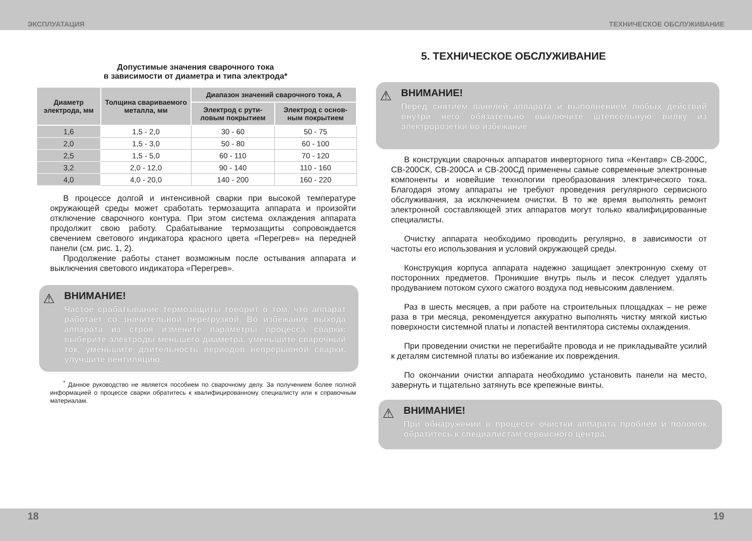ЭКСПЛУАТАЦИЯ ТЕХНИЧЕСКОЕ ОБСЛУЖИВАНИЕ
Допустимые значения сварочного тока
в зависимости от диаметра и типа электрода*
| Диаметр электрода, мм | Толщина свариваемого металла, мм | Диапазон значений сварочного тока, А | |
| --- | --- | --- | --- |
| | | Электрод с рути-ловым покрытием | Электрод с основ-ным покрытием |
| 1,6 | 1,5 - 2,0 | 30 - 60 | 50 - 75 |
| 2,0 | 1,5 - 3,0 | 50 - 80 | 60 - 100 |
| 2,5 | 1,5 - 5,0 | 60 - 110 | 70 - 120 |
| 3,2 | 2,0 - 12,0 | 90 - 140 | 110 - 160 |
| 4,0 | 4,0 - 20,0 | 140 - 200 | 160 - 220 |
В процессе долгой и интенсивной сварки при высокой температуре окружающей среды может сработать термозащита аппарата и произойти отключение сварочного контура. При этом система охлаждения аппарата продолжит свою работу. Срабатывание термозащиты сопровождается свечением светового индикатора красного цвета «Перегрев» на передней панели (см. рис. 1, 2).
Продолжение работы станет возможным после остывания аппарата и выключения светового индикатора «Перегрев».
⚠
ВНИМАНИЕ!
Частое срабатывание термозащиты говорит о том, что аппарат работает со значительной перегрузкой. Во избежание выхода аппарата из строя измените параметры процесса сварки: выберите электроды меньшего диаметра, уменьшите сварочный ток, уменьшите длительность периодов непрерывной сварки, улучшите вентиляцию.
<sup>*</sup> Данное руководство не является пособием по сварочному делу. За получением более полной информацией о процессе сварки обратитесь к квалифицированному специалисту или к справочным материалам.
5. ТЕХНИЧЕСКОЕ ОБСЛУЖИВАНИЕ
⚠
ВНИМАНИЕ!
Перед снятием панелей аппарата и выполнением любых действий внутри него обязательно выключите штепсельную вилку из электророзетки во избежание
В конструкции сварочных аппаратов инверторного типа «Кентавр» СВ-200С, СВ-200СК, СВ-200СА и СВ-200СД применены самые современные электронные компоненты и новейшие технологии преобразования электрического тока. Благодаря этому аппараты не требуют проведения регулярного сервисного обслуживания, за исключением очистки. В то же время выполнять ремонт электронной составляющей этих аппаратов могут только квалифицированные специалисты.
Очистку аппарата необходимо проводить регулярно, в зависимости от частоты его использования и условий окружающей среды.
Конструкция корпуса аппарата надежно защищает электронную схему от посторонних предметов. Проникшие внутрь пыль и песок следует удалять продуванием потоком сухого сжатого воздуха под невысоким давлением.
Раз в шесть месяцев, а при работе на строительных площадках – не реже раза в три месяца, рекомендуется аккуратно выполнять чистку мягкой кистью поверхности системной платы и лопастей вентилятора системы охлаждения.
При проведении очистки не перегибайте провода и не прикладывайте усилий к деталям системной платы во избежание их повреждения.
По окончании очистки аппарата необходимо установить панели на место, завернуть и тщательно затянуть все крепежные винты.
⚠
ВНИМАНИЕ!
При обнаружении в процессе очистки аппарата проблем и поломок, обратитесь к специалистам сервисного центра.
18 19